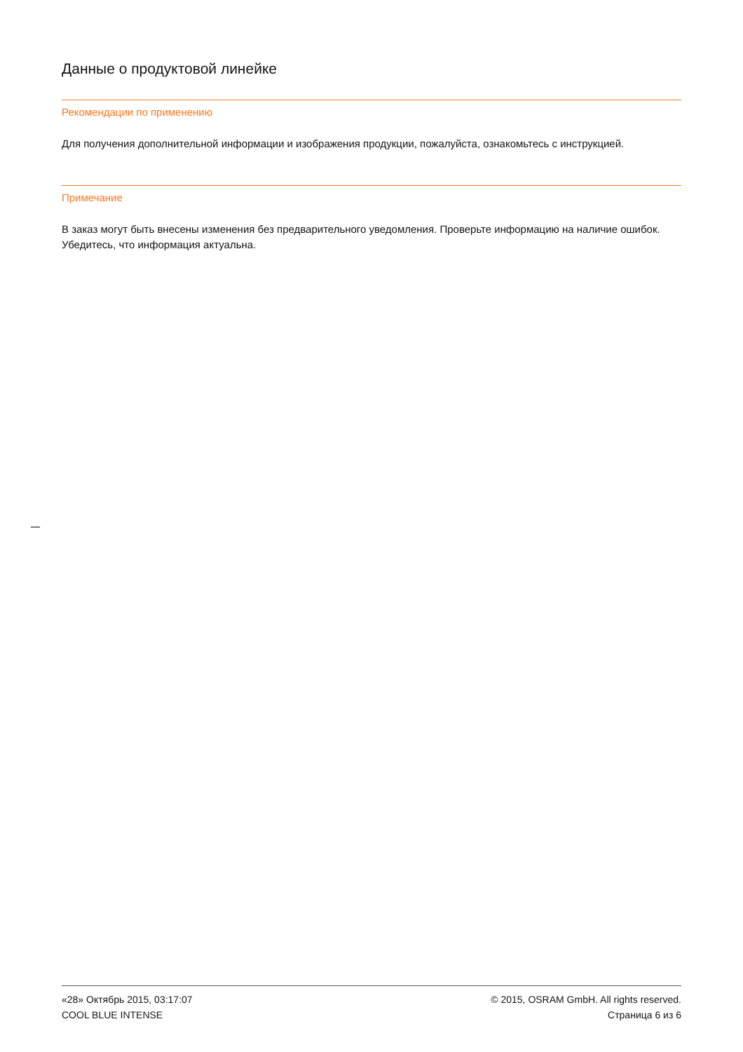Данные о продуктовой линейке
Рекомендации по применению
Для получения дополнительной информации и изображения продукции, пожалуйста, ознакомьтесь с инструкцией.
Примечание
В заказ могут быть внесены изменения без предварительного уведомления. Проверьте информацию на наличие ошибок. Убедитесь, что информация актуальна.
«28» Октябрь 2015, 03:17:07
COOL BLUE INTENSE
© 2015, OSRAM GmbH. All rights reserved.
Страница 6 из 6